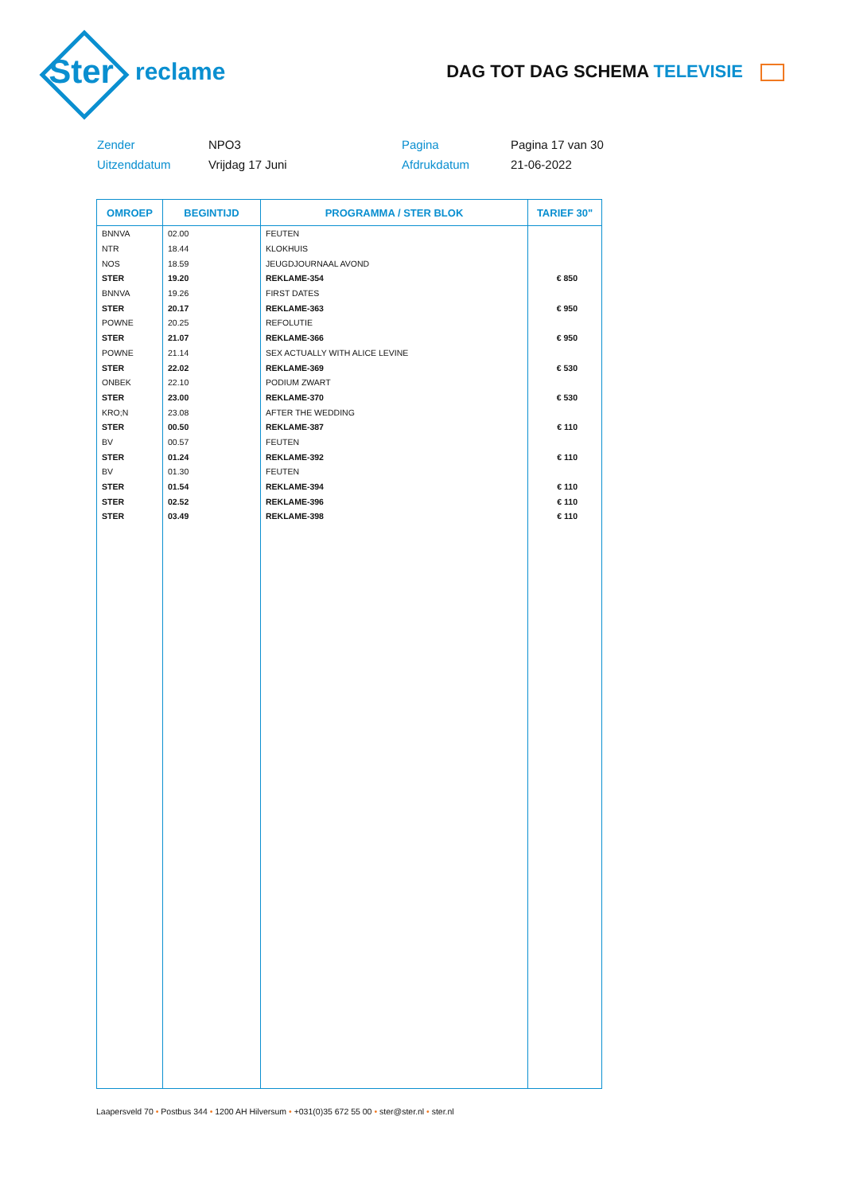Ster
reclame
DAG TOT DAG SCHEMA TELEVISIE
Zender
NPO3
Pagina
Pagina 17 van 30
Uitzenddatum
Vrijdag 17 Juni
Afdrukdatum
21-06-2022
| OMROEP | BEGINTIJD | PROGRAMMA / STER BLOK | TARIEF 30" |
| --- | --- | --- | --- |
| BNNVA | 02.00 | FEUTEN | |
| NTR | 18.44 | KLOKHUIS | |
| NOS | 18.59 | JEUGDJOURNAAL AVOND | |
| STER | 19.20 | REKLAME-354 | € 850 |
| BNNVA | 19.26 | FIRST DATES | |
| STER | 20.17 | REKLAME-363 | € 950 |
| POWNE | 20.25 | REFOLUTIE | |
| STER | 21.07 | REKLAME-366 | € 950 |
| POWNE | 21.14 | SEX ACTUALLY WITH ALICE LEVINE | |
| STER | 22.02 | REKLAME-369 | € 530 |
| ONBEK | 22.10 | PODIUM ZWART | |
| STER | 23.00 | REKLAME-370 | € 530 |
| KRO;N | 23.08 | AFTER THE WEDDING | |
| STER | 00.50 | REKLAME-387 | € 110 |
| BV | 00.57 | FEUTEN | |
| STER | 01.24 | REKLAME-392 | € 110 |
| BV | 01.30 | FEUTEN | |
| STER | 01.54 | REKLAME-394 | € 110 |
| STER | 02.52 | REKLAME-396 | € 110 |
| STER | 03.49 | REKLAME-398 | € 110 |
Laapersveld 70 • Postbus 344 • 1200 AH Hilversum • +031(0)35 672 55 00 • ster@ster.nl • ster.nl